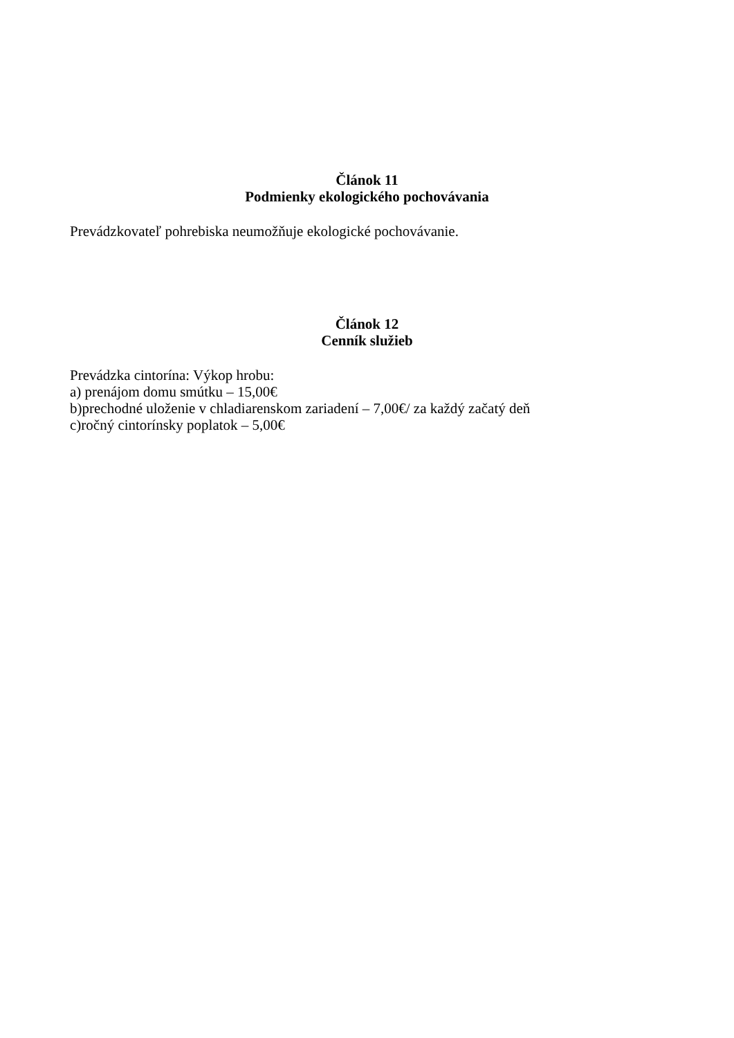Článok 11
Podmienky ekologického pochovávania
Prevádzkovateľ pohrebiska neumožňuje ekologické pochovávanie.
Článok 12
Cenník služieb
Prevádzka cintorína: Výkop hrobu:
a) prenájom domu smútku – 15,00€
b)prechodné uloženie v chladiarenskom zariadení – 7,00€/ za každý začatý deň
c)ročný cintorínsky poplatok – 5,00€